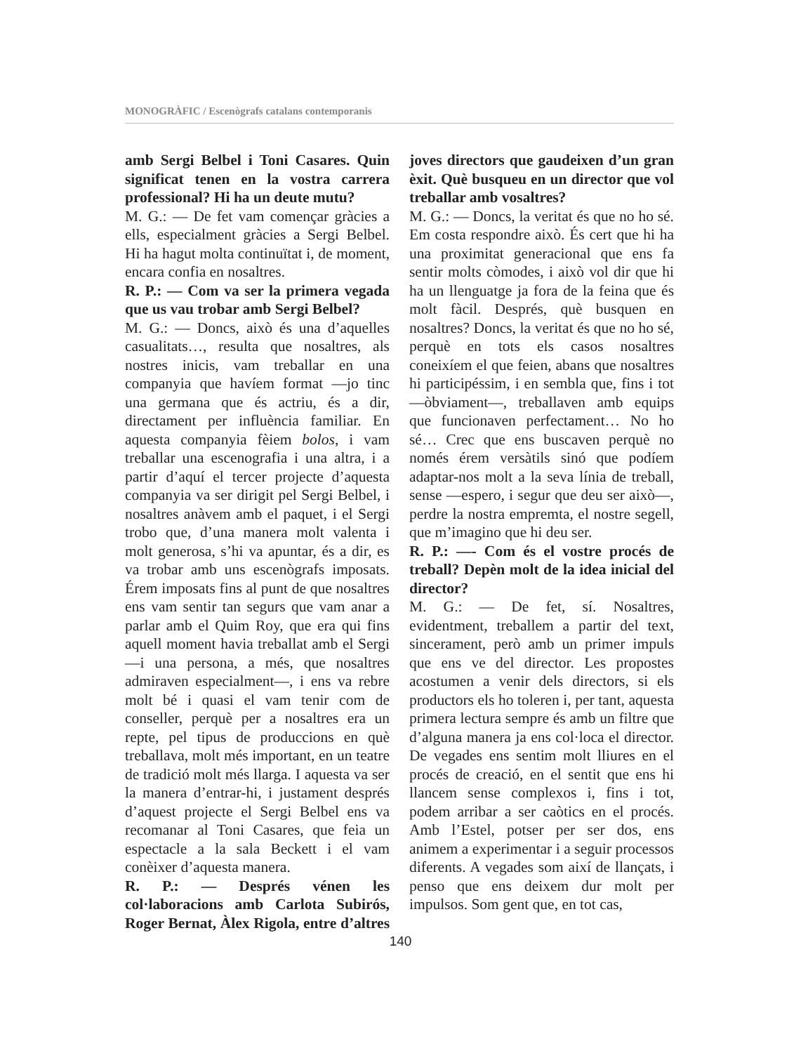MONOGRÀFIC / Escenògrafs catalans contemporanis
amb Sergi Belbel i Toni Casares. Quin significat tenen en la vostra carrera professional? Hi ha un deute mutu?
M. G.: — De fet vam començar gràcies a ells, especialment gràcies a Sergi Belbel. Hi ha hagut molta continuïtat i, de moment, encara confia en nosaltres.
R. P.: — Com va ser la primera vegada que us vau trobar amb Sergi Belbel?
M. G.: — Doncs, això és una d’aquelles casualitats…, resulta que nosaltres, als nostres inicis, vam treballar en una companyia que havíem format —jo tinc una germana que és actriu, és a dir, directament per influència familiar. En aquesta companyia fèiem bolos, i vam treballar una escenografia i una altra, i a partir d’aquí el tercer projecte d’aquesta companyia va ser dirigit pel Sergi Belbel, i nosaltres anàvem amb el paquet, i el Sergi trobo que, d’una manera molt valenta i molt generosa, s’hi va apuntar, és a dir, es va trobar amb uns escenògrafs imposats. Érem imposats fins al punt de que nosaltres ens vam sentir tan segurs que vam anar a parlar amb el Quim Roy, que era qui fins aquell moment havia treballat amb el Sergi —i una persona, a més, que nosaltres admiraven especialment—, i ens va rebre molt bé i quasi el vam tenir com de conseller, perquè per a nosaltres era un repte, pel tipus de produccions en què treballava, molt més important, en un teatre de tradició molt més llarga. I aquesta va ser la manera d’entrar-hi, i justament després d’aquest projecte el Sergi Belbel ens va recomanar al Toni Casares, que feia un espectacle a la sala Beckett i el vam conèixer d’aquesta manera.
R. P.: — Després vénen les col·laboracions amb Carlota Subirós, Roger Bernat, Àlex Rigola, entre d’altres joves directors que gaudeixen d’un gran èxit. Què busqueu en un director que vol treballar amb vosaltres?
M. G.: — Doncs, la veritat és que no ho sé. Em costa respondre això. És cert que hi ha una proximitat generacional que ens fa sentir molts còmodes, i això vol dir que hi ha un llenguatge ja fora de la feina que és molt fàcil. Després, què busquen en nosaltres? Doncs, la veritat és que no ho sé, perquè en tots els casos nosaltres coneixíem el que feien, abans que nosaltres hi participéssim, i en sembla que, fins i tot —òbviament—, treballaven amb equips que funcionaven perfectament… No ho sé… Crec que ens buscaven perquè no només érem versàtils sinó que podíem adaptar-nos molt a la seva línia de treball, sense —espero, i segur que deu ser això—, perdre la nostra empremta, el nostre segell, que m’imagino que hi deu ser.
R. P.: —- Com és el vostre procés de treball? Depèn molt de la idea inicial del director?
M. G.: — De fet, sí. Nosaltres, evidentment, treballem a partir del text, sincerament, però amb un primer impuls que ens ve del director. Les propostes acostumen a venir dels directors, si els productors els ho toleren i, per tant, aquesta primera lectura sempre és amb un filtre que d’alguna manera ja ens col·loca el director. De vegades ens sentim molt lliures en el procés de creació, en el sentit que ens hi llancem sense complexos i, fins i tot, podem arribar a ser caòtics en el procés. Amb l’Estel, potser per ser dos, ens animem a experimentar i a seguir processos diferents. A vegades som així de llançats, i penso que ens deixem dur molt per impulsos. Som gent que, en tot cas,
140